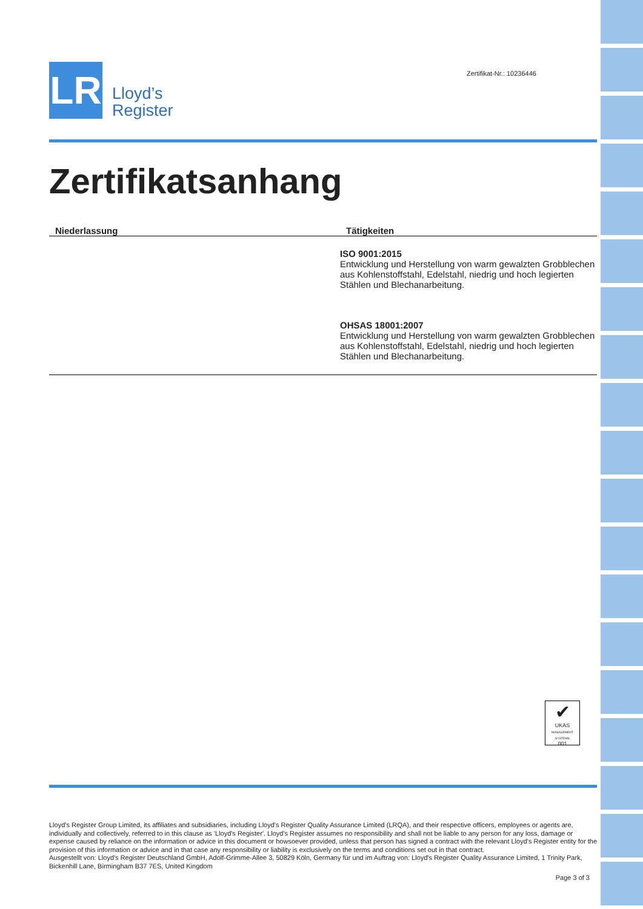LR
Lloyd’s
Register
Zertifikat-Nr.: 10236446
Zertifikatsanhang
| Niederlassung | Tätigkeiten |
| --- | --- |
| | ISO 9001:2015 Entwicklung und Herstellung von warm gewalzten Grobblechen aus Kohlenstoffstahl, Edelstahl, niedrig und hoch legierten Stählen und Blechanarbeitung. OHSAS 18001:2007 Entwicklung und Herstellung von warm gewalzten Grobblechen aus Kohlenstoffstahl, Edelstahl, niedrig und hoch legierten Stählen und Blechanarbeitung. |
✔
UKAS
MANAGEMENT SYSTEMS
001
Lloyd's Register Group Limited, its affiliates and subsidiaries, including Lloyd's Register Quality Assurance Limited (LRQA), and their respective officers, employees or agents are, individually and collectively, referred to in this clause as 'Lloyd's Register'. Lloyd's Register assumes no responsibility and shall not be liable to any person for any loss, damage or expense caused by reliance on the information or advice in this document or howsoever provided, unless that person has signed a contract with the relevant Lloyd's Register entity for the provision of this information or advice and in that case any responsibility or liability is exclusively on the terms and conditions set out in that contract.
Ausgestellt von: Lloyd's Register Deutschland GmbH, Adolf-Grimme-Allee 3, 50829 Köln, Germany für und im Auftrag von: Lloyd's Register Quality Assurance Limited, 1 Trinity Park, Bickenhill Lane, Birmingham B37 7ES, United Kingdom
Page 3 of 3